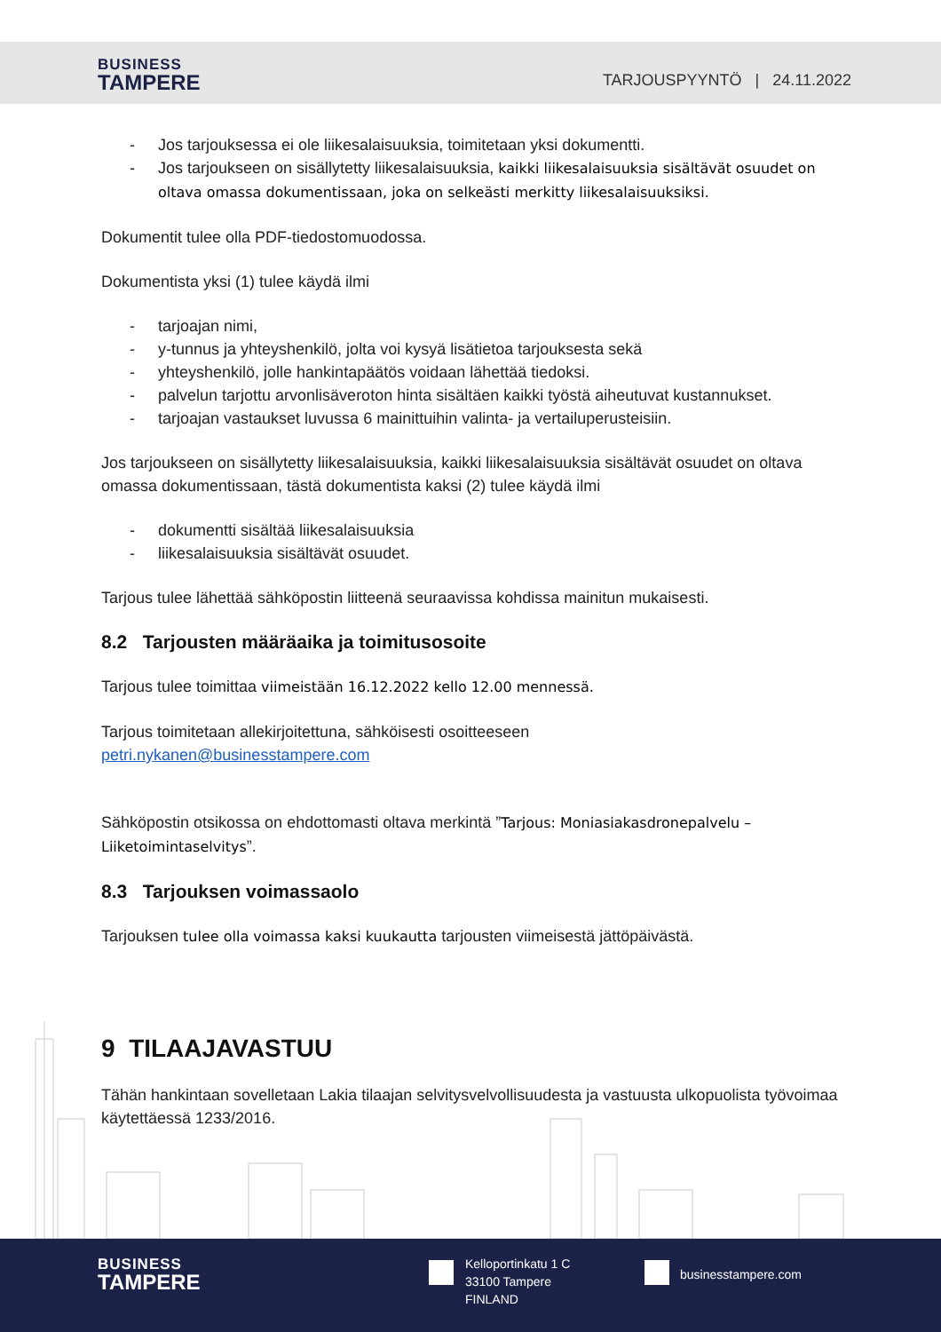BUSINESS
TAMPERE
TARJOUSPYYNTÖ | 24.11.2022
- Jos tarjouksessa ei ole liikesalaisuuksia, toimitetaan yksi dokumentti.
- Jos tarjoukseen on sisällytetty liikesalaisuuksia, kaikki liikesalaisuuksia sisältävät osuudet on oltava omassa dokumentissaan, joka on selkeästi merkitty liikesalaisuuksiksi.
Dokumentit tulee olla PDF-tiedostomuodossa.
Dokumentista yksi (1) tulee käydä ilmi
- tarjoajan nimi,
- y-tunnus ja yhteyshenkilö, jolta voi kysyä lisätietoa tarjouksesta sekä
- yhteyshenkilö, jolle hankintapäätös voidaan lähettää tiedoksi.
- palvelun tarjottu arvonlisäveroton hinta sisältäen kaikki työstä aiheutuvat kustannukset.
- tarjoajan vastaukset luvussa 6 mainittuihin valinta- ja vertailuperusteisiin.
Jos tarjoukseen on sisällytetty liikesalaisuuksia, kaikki liikesalaisuuksia sisältävät osuudet on oltava omassa dokumentissaan, tästä dokumentista kaksi (2) tulee käydä ilmi
- dokumentti sisältää liikesalaisuuksia
- liikesalaisuuksia sisältävät osuudet.
Tarjous tulee lähettää sähköpostin liitteenä seuraavissa kohdissa mainitun mukaisesti.
8.2 Tarjousten määräaika ja toimitusosoite
Tarjous tulee toimittaa viimeistään 16.12.2022 kello 12.00 mennessä.
Tarjous toimitetaan allekirjoitettuna, sähköisesti osoitteeseen
petri.nykanen@businesstampere.com
Sähköpostin otsikossa on ehdottomasti oltava merkintä ”Tarjous: Moniasiakasdronepalvelu – Liiketoimintaselvitys”.
8.3 Tarjouksen voimassaolo
Tarjouksen tulee olla voimassa kaksi kuukautta tarjousten viimeisestä jättöpäivästä.
9 TILAAJAVASTUU
Tähän hankintaan sovelletaan Lakia tilaajan selvitysvelvollisuudesta ja vastuusta ulkopuolista työvoimaa käytettäessä 1233/2016.
BUSINESS
TAMPERE
Kelloportinkatu 1 C
33100 Tampere
FINLAND
businesstampere.com